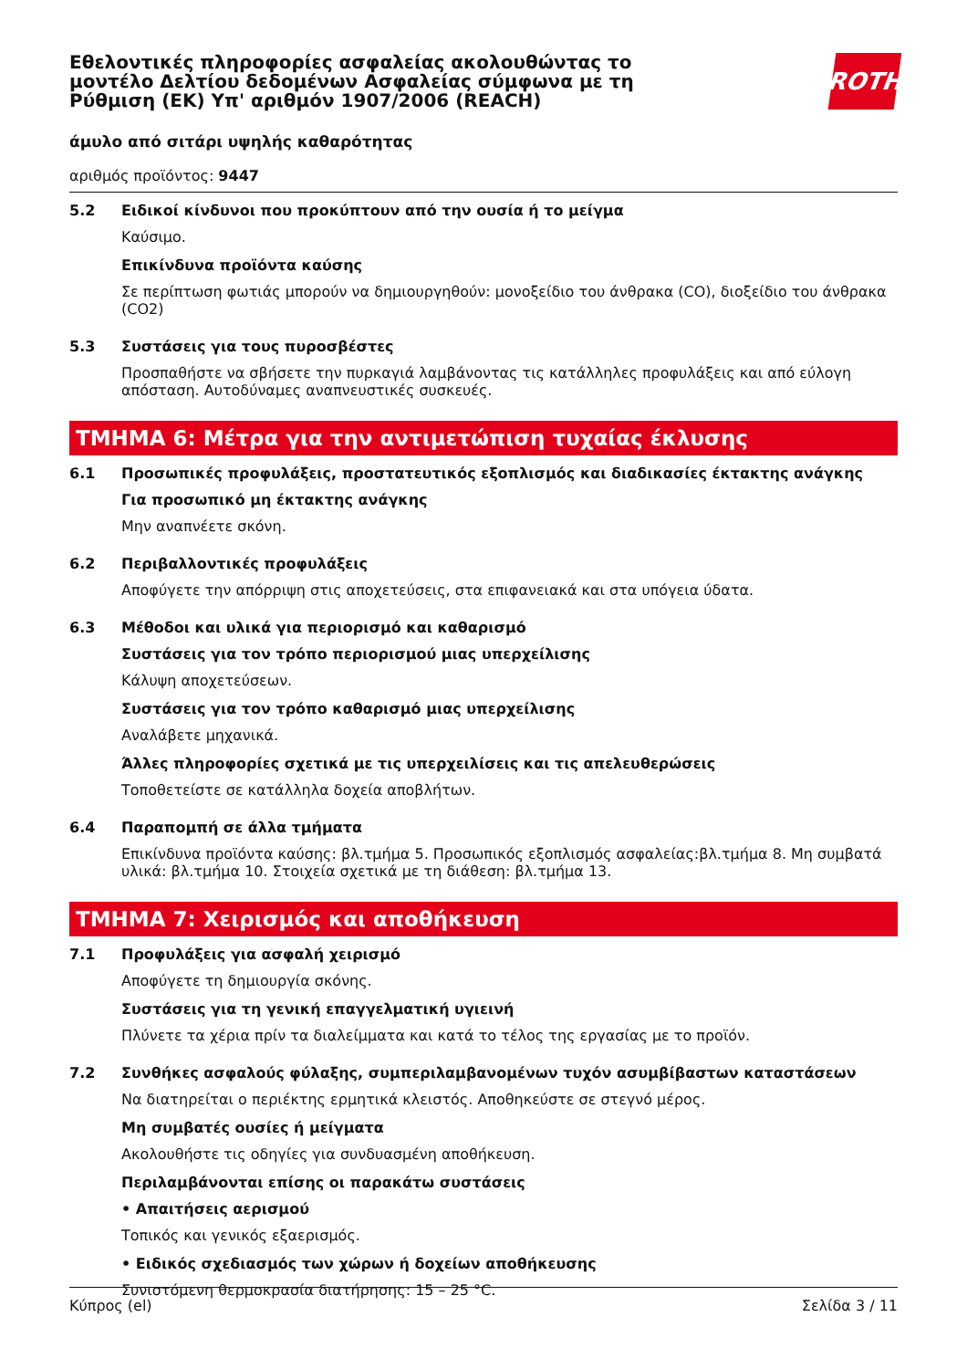Εθελοντικές πληροφορίες ασφαλείας ακολουθώντας το μοντέλο Δελτίου δεδομένων Ασφαλείας σύμφωνα με τη Ρύθμιση (ΕΚ) Υπ' αριθμόν 1907/2006 (REACH)
ROTH
άμυλο από σιτάρι υψηλής καθαρότητας
αριθμός προϊόντος: 9447
5.2 Ειδικοί κίνδυνοι που προκύπτουν από την ουσία ή το μείγμα
Καύσιμο.
Επικίνδυνα προϊόντα καύσης
Σε περίπτωση φωτιάς μπορούν να δημιουργηθούν: μονοξείδιο του άνθρακα (CO), διοξείδιο του άνθρακα (CO2)
5.3 Συστάσεις για τους πυροσβέστες
Προσπαθήστε να σβήσετε την πυρκαγιά λαμβάνοντας τις κατάλληλες προφυλάξεις και από εύλογη απόσταση. Αυτοδύναμες αναπνευστικές συσκευές.
ΤΜΗΜΑ 6: Μέτρα για την αντιμετώπιση τυχαίας έκλυσης
6.1 Προσωπικές προφυλάξεις, προστατευτικός εξοπλισμός και διαδικασίες έκτακτης ανάγκης
Για προσωπικό μη έκτακτης ανάγκης
Μην αναπνέετε σκόνη.
6.2 Περιβαλλοντικές προφυλάξεις
Αποφύγετε την απόρριψη στις αποχετεύσεις, στα επιφανειακά και στα υπόγεια ύδατα.
6.3 Μέθοδοι και υλικά για περιορισμό και καθαρισμό
Συστάσεις για τον τρόπο περιορισμού μιας υπερχείλισης
Κάλυψη αποχετεύσεων.
Συστάσεις για τον τρόπο καθαρισμό μιας υπερχείλισης
Αναλάβετε μηχανικά.
Άλλες πληροφορίες σχετικά με τις υπερχειλίσεις και τις απελευθερώσεις
Τοποθετείστε σε κατάλληλα δοχεία αποβλήτων.
6.4 Παραπομπή σε άλλα τμήματα
Επικίνδυνα προϊόντα καύσης: βλ.τμήμα 5. Προσωπικός εξοπλισμός ασφαλείας:βλ.τμήμα 8. Μη συμβατά υλικά: βλ.τμήμα 10. Στοιχεία σχετικά με τη διάθεση: βλ.τμήμα 13.
ΤΜΗΜΑ 7: Χειρισμός και αποθήκευση
7.1 Προφυλάξεις για ασφαλή χειρισμό
Αποφύγετε τη δημιουργία σκόνης.
Συστάσεις για τη γενική επαγγελματική υγιεινή
Πλύνετε τα χέρια πρίν τα διαλείμματα και κατά το τέλος της εργασίας με το προϊόν.
7.2 Συνθήκες ασφαλούς φύλαξης, συμπεριλαμβανομένων τυχόν ασυμβίβαστων καταστάσεων
Να διατηρείται ο περιέκτης ερμητικά κλειστός. Αποθηκεύστε σε στεγνό μέρος.
Μη συμβατές ουσίες ή μείγματα
Ακολουθήστε τις οδηγίες για συνδυασμένη αποθήκευση.
Περιλαμβάνονται επίσης οι παρακάτω συστάσεις
• Απαιτήσεις αερισμού
Τοπικός και γενικός εξαερισμός.
• Ειδικός σχεδιασμός των χώρων ή δοχείων αποθήκευσης
Συνιστόμενη θερμοκρασία διατήρησης: 15 – 25 °C.
Κύπρος (el) Σελίδα 3 / 11